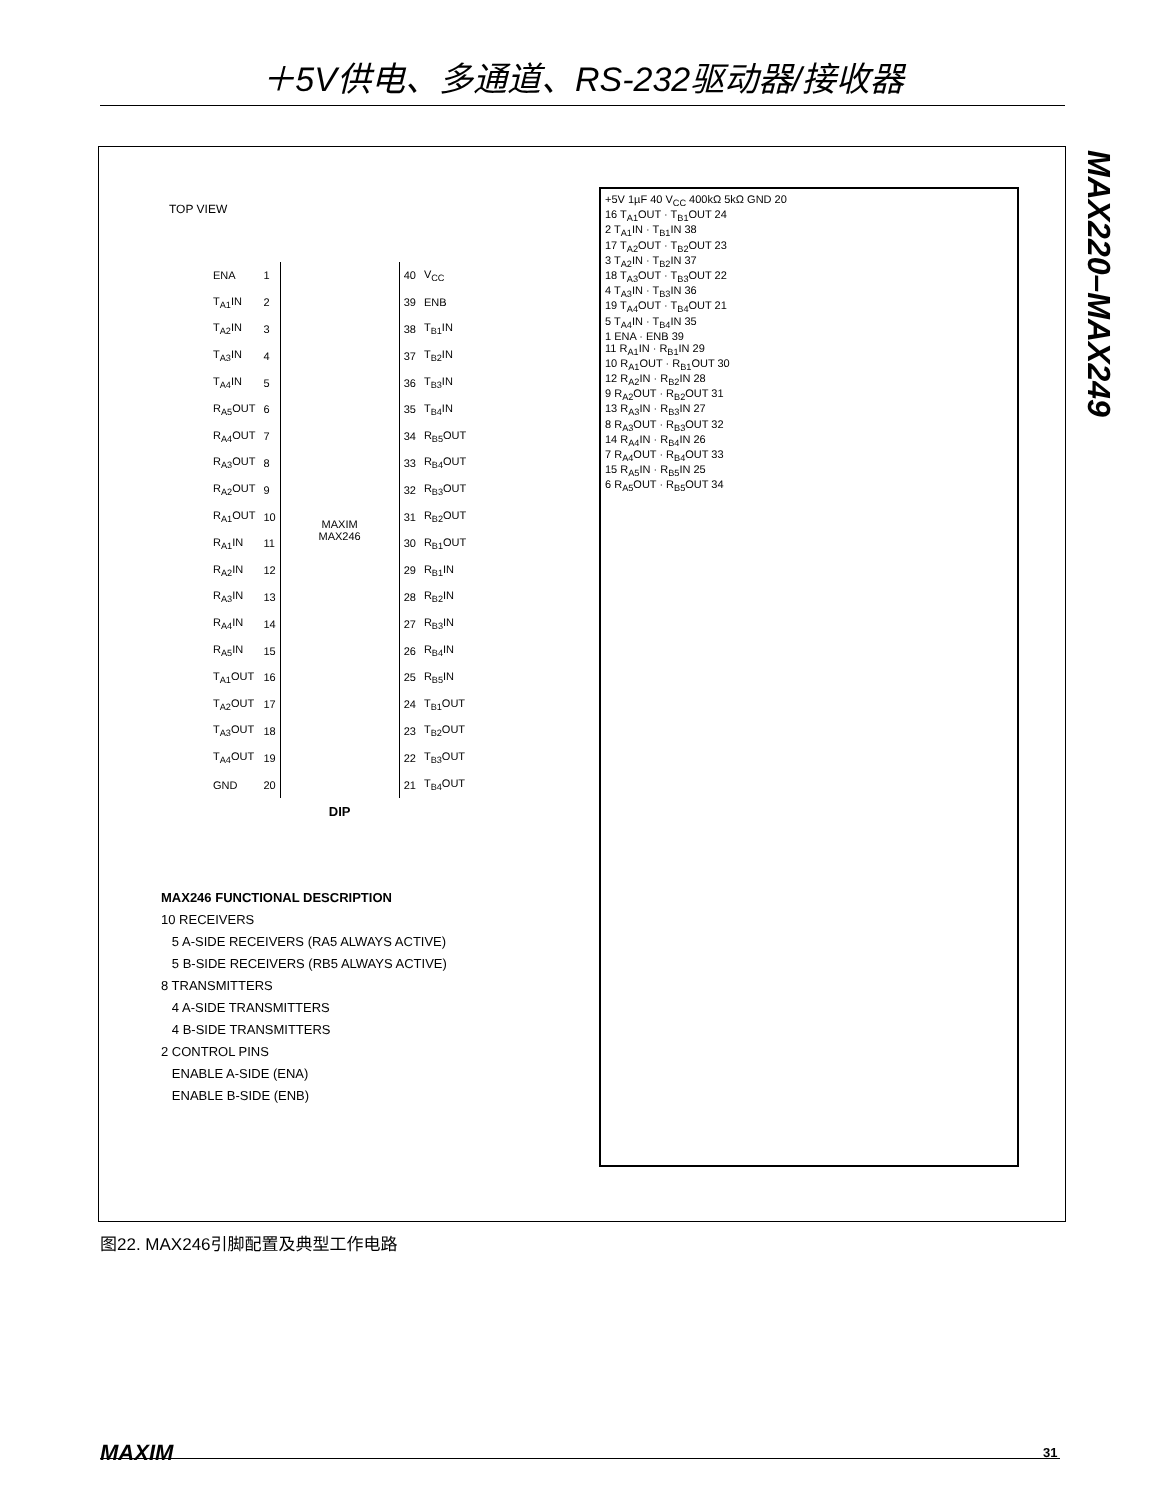＋5V供电、多通道、RS-232驱动器/接收器
MAX220–MAX249
TOP VIEW
| ENA | 1 | MAXIM MAX246 | 40 | V<sub>CC</sub> |
| T<sub>A1</sub>IN | 2 | | 39 | ENB |
| T<sub>A2</sub>IN | 3 | | 38 | T<sub>B1</sub>IN |
| T<sub>A3</sub>IN | 4 | | 37 | T<sub>B2</sub>IN |
| T<sub>A4</sub>IN | 5 | | 36 | T<sub>B3</sub>IN |
| R<sub>A5</sub>OUT | 6 | | 35 | T<sub>B4</sub>IN |
| R<sub>A4</sub>OUT | 7 | | 34 | R<sub>B5</sub>OUT |
| R<sub>A3</sub>OUT | 8 | | 33 | R<sub>B4</sub>OUT |
| R<sub>A2</sub>OUT | 9 | | 32 | R<sub>B3</sub>OUT |
| R<sub>A1</sub>OUT | 10 | | 31 | R<sub>B2</sub>OUT |
| R<sub>A1</sub>IN | 11 | | 30 | R<sub>B1</sub>OUT |
| R<sub>A2</sub>IN | 12 | | 29 | R<sub>B1</sub>IN |
| R<sub>A3</sub>IN | 13 | | 28 | R<sub>B2</sub>IN |
| R<sub>A4</sub>IN | 14 | | 27 | R<sub>B3</sub>IN |
| R<sub>A5</sub>IN | 15 | | 26 | R<sub>B4</sub>IN |
| T<sub>A1</sub>OUT | 16 | | 25 | R<sub>B5</sub>IN |
| T<sub>A2</sub>OUT | 17 | | 24 | T<sub>B1</sub>OUT |
| T<sub>A3</sub>OUT | 18 | | 23 | T<sub>B2</sub>OUT |
| T<sub>A4</sub>OUT | 19 | | 22 | T<sub>B3</sub>OUT |
| GND | 20 | | 21 | T<sub>B4</sub>OUT |
| | | DIP | | |
MAX246 FUNCTIONAL DESCRIPTION
10 RECEIVERS
5 A-SIDE RECEIVERS (RA5 ALWAYS ACTIVE)
5 B-SIDE RECEIVERS (RB5 ALWAYS ACTIVE)
8 TRANSMITTERS
4 A-SIDE TRANSMITTERS
4 B-SIDE TRANSMITTERS
2 CONTROL PINS
ENABLE A-SIDE (ENA)
ENABLE B-SIDE (ENB)
+5V 1µF 40 V<sub>CC</sub> 400kΩ 5kΩ GND 20
16 T<sub>A1</sub>OUT · T<sub>B1</sub>OUT 24
2 T<sub>A1</sub>IN · T<sub>B1</sub>IN 38
17 T<sub>A2</sub>OUT · T<sub>B2</sub>OUT 23
3 T<sub>A2</sub>IN · T<sub>B2</sub>IN 37
18 T<sub>A3</sub>OUT · T<sub>B3</sub>OUT 22
4 T<sub>A3</sub>IN · T<sub>B3</sub>IN 36
19 T<sub>A4</sub>OUT · T<sub>B4</sub>OUT 21
5 T<sub>A4</sub>IN · T<sub>B4</sub>IN 35
1 ENA · ENB 39
11 R<sub>A1</sub>IN · R<sub>B1</sub>IN 29
10 R<sub>A1</sub>OUT · R<sub>B1</sub>OUT 30
12 R<sub>A2</sub>IN · R<sub>B2</sub>IN 28
9 R<sub>A2</sub>OUT · R<sub>B2</sub>OUT 31
13 R<sub>A3</sub>IN · R<sub>B3</sub>IN 27
8 R<sub>A3</sub>OUT · R<sub>B3</sub>OUT 32
14 R<sub>A4</sub>IN · R<sub>B4</sub>IN 26
7 R<sub>A4</sub>OUT · R<sub>B4</sub>OUT 33
15 R<sub>A5</sub>IN · R<sub>B5</sub>IN 25
6 R<sub>A5</sub>OUT · R<sub>B5</sub>OUT 34
图22. MAX246引脚配置及典型工作电路
MAXIM 31